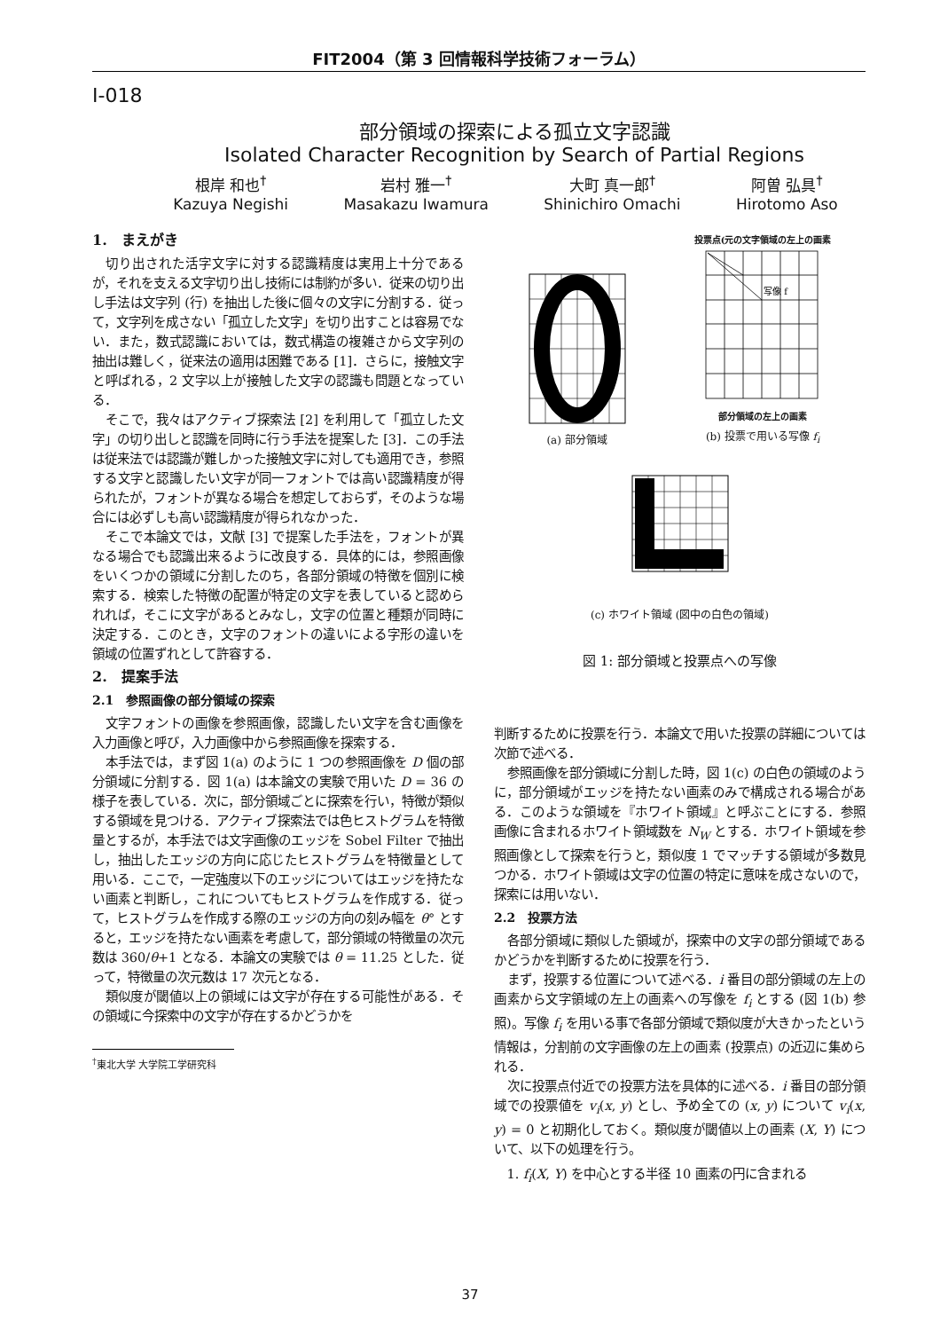FIT2004（第 3 回情報科学技術フォーラム）
I-018
部分領域の探索による孤立文字認識
Isolated Character Recognition by Search of Partial Regions
根岸 和也<sup>†</sup>
Kazuya Negishi
岩村 雅一<sup>†</sup>
Masakazu Iwamura
大町 真一郎<sup>†</sup>
Shinichiro Omachi
阿曽 弘具<sup>†</sup>
Hirotomo Aso
1.　まえがき
切り出された活字文字に対する認識精度は実用上十分であるが，それを支える文字切り出し技術には制約が多い．従来の切り出し手法は文字列 (行) を抽出した後に個々の文字に分割する．従って，文字列を成さない「孤立した文字」を切り出すことは容易でない．また，数式認識においては，数式構造の複雑さから文字列の抽出は難しく，従来法の適用は困難である [1]．さらに，接触文字と呼ばれる，2 文字以上が接触した文字の認識も問題となっている．
そこで，我々はアクティブ探索法 [2] を利用して「孤立した文字」の切り出しと認識を同時に行う手法を提案した [3]．この手法は従来法では認識が難しかった接触文字に対しても適用でき，参照する文字と認識したい文字が同一フォントでは高い認識精度が得られたが，フォントが異なる場合を想定しておらず，そのような場合には必ずしも高い認識精度が得られなかった．
そこで本論文では，文献 [3] で提案した手法を，フォントが異なる場合でも認識出来るように改良する．具体的には，参照画像をいくつかの領域に分割したのち，各部分領域の特徴を個別に検索する．検索した特徴の配置が特定の文字を表していると認められれば，そこに文字があるとみなし，文字の位置と種類が同時に決定する．このとき，文字のフォントの違いによる字形の違いを領域の位置ずれとして許容する．
2.　提案手法
2.1　参照画像の部分領域の探索
文字フォントの画像を参照画像，認識したい文字を含む画像を入力画像と呼び，入力画像中から参照画像を探索する．
本手法では，まず図 1(a) のように 1 つの参照画像を D 個の部分領域に分割する．図 1(a) は本論文の実験で用いた D = 36 の様子を表している．次に，部分領域ごとに探索を行い，特徴が類似する領域を見つける．アクティブ探索法では色ヒストグラムを特徴量とするが，本手法では文字画像のエッジを Sobel Filter で抽出し，抽出したエッジの方向に応じたヒストグラムを特徴量として用いる．ここで，一定強度以下のエッジについてはエッジを持たない画素と判断し，これについてもヒストグラムを作成する．従って，ヒストグラムを作成する際のエッジの方向の刻み幅を θ° とすると，エッジを持たない画素を考慮して，部分領域の特徴量の次元数は 360/θ+1 となる．本論文の実験では θ = 11.25 とした．従って，特徴量の次元数は 17 次元となる．
類似度が閾値以上の領域には文字が存在する可能性がある．その領域に今探索中の文字が存在するかどうかを
<sup>†</sup> 東北大学 大学院工学研究科
(a) 部分領域
投票点(元の文字領域の左上の画素
写像 f
部分領域の左上の画素
(b) 投票で用いる写像 f<sub>i</sub>
(c) ホワイト領域 (図中の白色の領域)
図 1: 部分領域と投票点への写像
判断するために投票を行う．本論文で用いた投票の詳細については次節で述べる．
参照画像を部分領域に分割した時，図 1(c) の白色の領域のように，部分領域がエッジを持たない画素のみで構成される場合がある．このような領域を『ホワイト領域』と呼ぶことにする．参照画像に含まれるホワイト領域数を N<sub>W</sub> とする．ホワイト領域を参照画像として探索を行うと，類似度 1 でマッチする領域が多数見つかる．ホワイト領域は文字の位置の特定に意味を成さないので，探索には用いない．
2.2　投票方法
各部分領域に類似した領域が，探索中の文字の部分領域であるかどうかを判断するために投票を行う．
まず，投票する位置について述べる．i 番目の部分領域の左上の画素から文字領域の左上の画素への写像を f<sub>i</sub> とする (図 1(b) 参照)。写像 f<sub>i</sub> を用いる事で各部分領域で類似度が大きかったという情報は，分割前の文字画像の左上の画素 (投票点) の近辺に集められる．
次に投票点付近での投票方法を具体的に述べる．i 番目の部分領域での投票値を v<sub>i</sub>(x, y) とし、予め全ての (x, y) について v<sub>i</sub>(x, y) = 0 と初期化しておく。類似度が閾値以上の画素 (X, Y) について、以下の処理を行う。
1. f<sub>i</sub>(X, Y) を中心とする半径 10 画素の円に含まれる
37